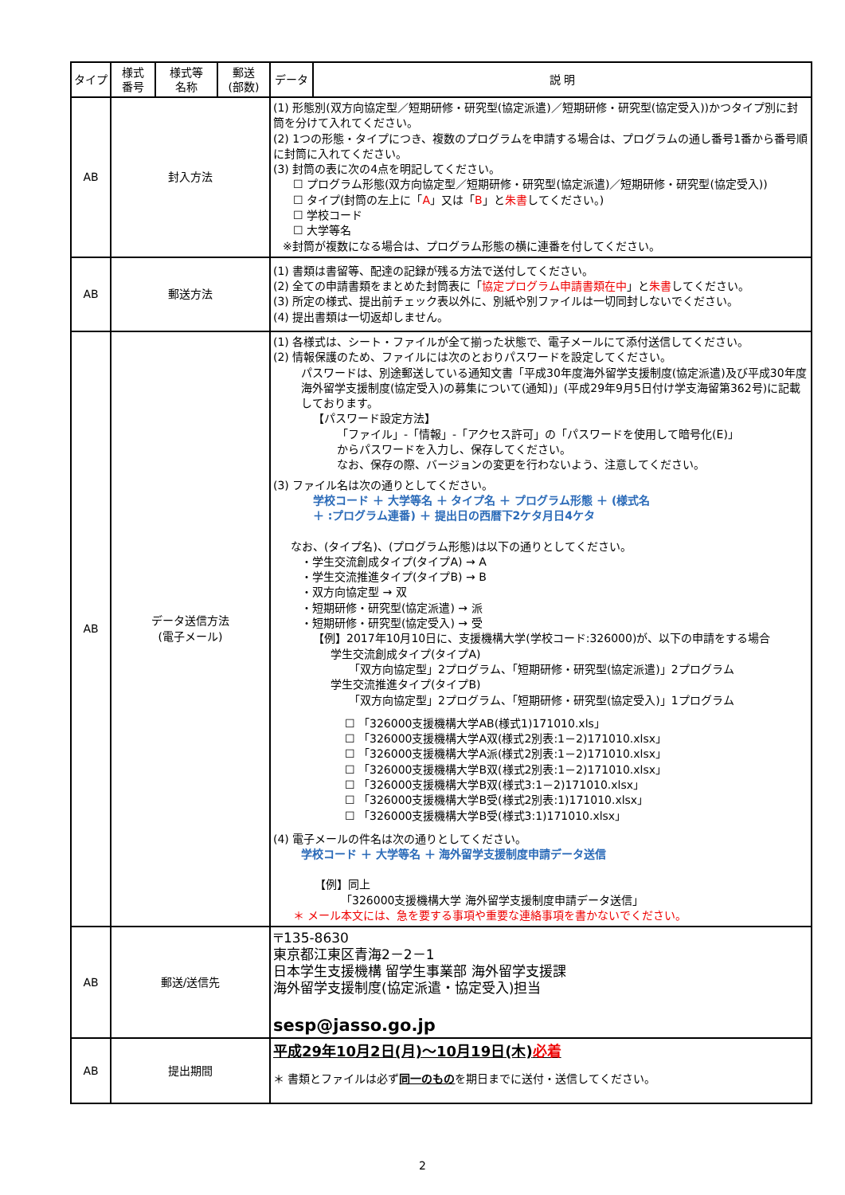| タイプ | 様式 番号 | 様式等 名称 | 郵送 (部数) | データ | 説 明 |
| --- | --- | --- | --- | --- | --- |
| AB | 封入方法 | | | (1) 形態別(双方向協定型／短期研修・研究型(協定派遣)／短期研修・研究型(協定受入))かつタイプ別に封筒を分けて入れてください。 (2) 1つの形態・タイプにつき、複数のプログラムを申請する場合は、プログラムの通し番号1番から番号順に封筒に入れてください。 (3) 封筒の表に次の4点を明記してください。 ☐ プログラム形態(双方向協定型／短期研修・研究型(協定派遣)／短期研修・研究型(協定受入)) ☐ タイプ(封筒の左上に「 A 」又は「 B 」と 朱書 してください。) ☐ 学校コード ☐ 大学等名 ※封筒が複数になる場合は、プログラム形態の横に連番を付してください。 | |
| AB | 郵送方法 | | | (1) 書類は書留等、配達の記録が残る方法で送付してください。 (2) 全ての申請書類をまとめた封筒表に「 協定プログラム申請書類在中 」と 朱書 してください。 (3) 所定の様式、提出前チェック表以外に、別紙や別ファイルは一切同封しないでください。 (4) 提出書類は一切返却しません。 | |
| AB | データ送信方法 (電子メール) | | | (1) 各様式は、シート・ファイルが全て揃った状態で、電子メールにて添付送信してください。 (2) 情報保護のため、ファイルには次のとおりパスワードを設定してください。 パスワードは、別途郵送している通知文書「平成30年度海外留学支援制度(協定派遣)及び平成30年度海外留学支援制度(協定受入)の募集について(通知)」(平成29年9月5日付け学支海留第362号)に記載しております。 【パスワード設定方法】 「ファイル」-「情報」-「アクセス許可」の「パスワードを使用して暗号化(E)」 からパスワードを入力し、保存してください。 なお、保存の際、バージョンの変更を行わないよう、注意してください。 (3) ファイル名は次の通りとしてください。 学校コード ＋ 大学等名 ＋ タイプ名 ＋ プログラム形態 ＋ (様式名 ＋ :プログラム連番) ＋ 提出日の西暦下2ケタ月日4ケタ なお、(タイプ名)、(プログラム形態)は以下の通りとしてください。 ・学生交流創成タイプ(タイプA) → A ・学生交流推進タイプ(タイプB) → B ・双方向協定型 → 双 ・短期研修・研究型(協定派遣) → 派 ・短期研修・研究型(協定受入) → 受 【例】2017年10月10日に、支援機構大学(学校コード:326000)が、以下の申請をする場合 学生交流創成タイプ(タイプA) 「双方向協定型」2プログラム、「短期研修・研究型(協定派遣)」2プログラム 学生交流推進タイプ(タイプB) 「双方向協定型」2プログラム、「短期研修・研究型(協定受入)」1プログラム ☐ 「326000支援機構大学AB(様式1)171010.xls」 ☐ 「326000支援機構大学A双(様式2別表:1－2)171010.xlsx」 ☐ 「326000支援機構大学A派(様式2別表:1－2)171010.xlsx」 ☐ 「326000支援機構大学B双(様式2別表:1－2)171010.xlsx」 ☐ 「326000支援機構大学B双(様式3:1－2)171010.xlsx」 ☐ 「326000支援機構大学B受(様式2別表:1)171010.xlsx」 ☐ 「326000支援機構大学B受(様式3:1)171010.xlsx」 (4) 電子メールの件名は次の通りとしてください。 学校コード ＋ 大学等名 ＋ 海外留学支援制度申請データ送信 【例】同上 「326000支援機構大学 海外留学支援制度申請データ送信」 ＊ メール本文には、急を要する事項や重要な連絡事項を書かないでください。 | |
| AB | 郵送/送信先 | | | 〒135-8630 東京都江東区青海2－2－1 日本学生支援機構 留学生事業部 海外留学支援課 海外留学支援制度(協定派遣・協定受入)担当 sesp@jasso.go.jp | |
| AB | 提出期間 | | | 平成29年10月2日(月)～10月19日(木) 必着 ＊ 書類とファイルは必ず 同一のもの を期日までに送付・送信してください。 | |
2